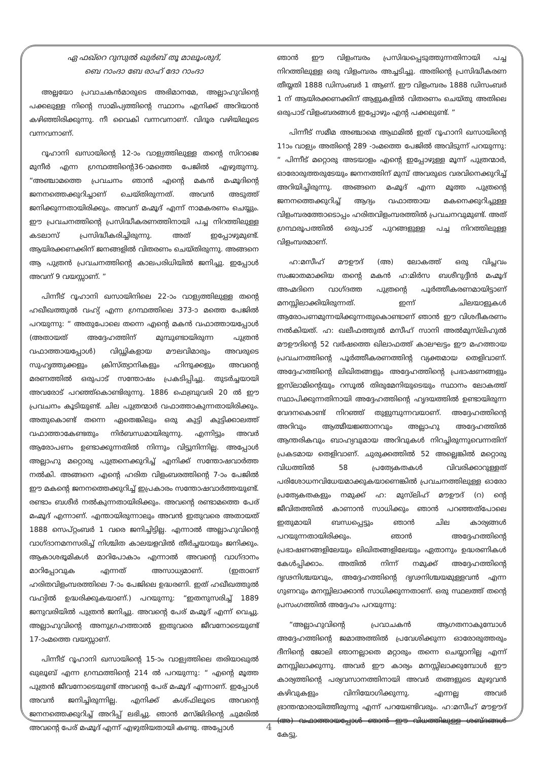ഏ ഫഖ്റെ റുസുൽ ഖുർബ് തൂ മാലൂംശുദ്,
ബെ റാംദാ ബേ രാഹ് ദോ റാംദാ
അല്ലയോ പ്രവാചകൻമാരുടെ അഭിമാനമേ, അല്ലാഹുവിന്റെ പക്കലുള്ള നിന്റെ സാമിപ്യത്തിന്റെ സ്ഥാനം എനിക്ക് അറിയാൻ കഴിഞ്ഞിരിക്കുന്നു. നീ വൈകി വന്നവനാണ്. വിദൂര വഴിയിലൂടെ വന്നവനാണ്.
റൂഹാനി ഖസായിന്റെ 12-ാം വാള്യത്തിലുള്ള തന്റെ സിറാജെ മുനീർ എന്ന ഗ്രന്ഥത്തിന്റെ36-ാമത്തെ പേജിൽ എഴുതുന്നു. “അഞ്ചാമത്തെ പ്രവചനം ഞാൻ എന്റെ മകൻ മഹ്മൂദിന്റെ ജനനത്തെക്കുറിച്ചാണ് ചെയ്തിരുന്നത്. അവൻ അടുത്ത് ജനിക്കുന്നതായിരിക്കും. അവന് മഹ്മൂദ് എന്ന് നാമകരണം ചെയ്യും. ഈ പ്രവചനത്തിന്റെ പ്രസിദ്ധീകരണത്തിനായി പച്ച നിറത്തിലുള്ള കടലാസ് പ്രസിദ്ധീകരിച്ചിരുന്നു. അത് ഇപ്പോഴുമുണ്ട്. ആയിരക്കണക്കിന് ജനങ്ങളിൽ വിതരണം ചെയ്തിരുന്നു. അങ്ങനെ ആ പുത്രൻ പ്രവചനത്തിന്റെ കാലപരിധിയിൽ ജനിച്ചു. ഇപ്പോൾ അവന് 9 വയസ്സാണ്. ”
പിന്നീട് റൂഹാനി ഖസായിനിലെ 22-ാം വാള്യത്തിലുള്ള തന്റെ ഹഖീഖത്തുൽ വഹ്യ് എന്ന ഗ്രന്ഥത്തിലെ 373-ാ മത്തെ പേജിൽ പറയുന്നു: “ അതുപോലെ തന്നെ എന്റെ മകൻ വഫാത്തായപ്പോൾ (അതായത് അദ്ദേഹത്തിന് മുമ്പുണ്ടായിരുന്ന പുത്രൻ വഫാത്തായപ്പോൾ) വിഡ്ഢികളായ മൗലവിമാരും അവരുടെ സുഹൃത്തുക്കളും ക്രിസ്ത്യാനികളും ഹിന്ദുക്കളും അവന്റെ മരണത്തിൽ ഒരുപാട് സന്തോഷം പ്രകടിപ്പിച്ചു. തുടർച്ചയായി അവരോട് പറഞ്ഞ്കൊണ്ടിരുന്നു. 1886 ഫെബ്രുവരി 20 ൽ ഈ പ്രവചനം കൂടിയുണ്ട്. ചില പുത്രന്മാർ വഫാത്താകുന്നതായിരിക്കും. അതുകൊണ്ട് തന്നെ ഏതെങ്കിലും ഒരു കുട്ടി കുട്ടിക്കാലത്ത് വഫാത്താകേണ്ടതും നിർബന്ധമായിരുന്നു. എന്നിട്ടും അവർ ആരോപണം ഉണ്ടാക്കുന്നതിൽ നിന്നും വിട്ടുനിന്നില്ല. അപ്പോൾ അല്ലാഹു മറ്റൊരു പുത്രനെക്കുറിച്ച് എനിക്ക് സന്തോഷവാർത്ത നൽകി. അങ്ങനെ എന്റെ ഹരിത വിളംബരത്തിന്റെ 7-ാം പേജിൽ ഈ മകന്റെ ജനനത്തെക്കുറിച്ച് ഇപ്രകാരം സന്തോഷവാർത്തയുണ്ട്. രണ്ടാം ബശീർ നൽകുന്നതായിരിക്കും. അവന്റെ രണ്ടാമത്തെ പേര് മഹ്മൂദ് എന്നാണ്. എന്തായിരുന്നാലും അവൻ ഇതുവരെ അതായത് 1888 സെപ്റ്റംബർ 1 വരെ ജനിച്ചിട്ടില്ല. എന്നാൽ അല്ലാഹുവിന്റെ വാഗ്ദാനമനസരിച്ച് നിശ്ചിത കാലയളവിൽ തീർച്ചയായും ജനിക്കും. ആകാശഭൂമികൾ മാറിപോകാം എന്നാൽ അവന്റെ വാഗ്ദാനം മാറിപ്പോവുക എന്നത് അസാധ്യമാണ്. (ഇതാണ് ഹരിതവിളംമ്പരത്തിലെ 7-ാം പേജിലെ ഉദ്ധരണി. ഇത് ഹഖീഖത്തുൽ വഹ്യിൽ ഉദ്ധരിക്കുകയാണ്.) പറയുന്നു: “ഇതനുസരിച്ച് 1889 ജനുവരിയിൽ പുത്രൻ ജനിച്ചു. അവന്റെ പേര് മഹ്മൂദ് എന്ന് വെച്ചു. അല്ലാഹുവിന്റെ അനുഗ്രഹത്താൽ ഇതുവരെ ജീവനോടെയുണ്ട് 17-ാംമത്തെ വയസ്സാണ്.
പിന്നീട് റൂഹാനി ഖസായിന്റെ 15-ാം വാള്യത്തിലെ തരിയാഖുൽ ഖുലൂബ് എന്ന ഗ്രന്ഥത്തിന്റെ 214 ൽ പറയുന്നു: “ എന്റെ മൂത്ത പുത്രൻ ജീവനോടെയുണ്ട് അവന്റെ പേര് മഹ്മൂദ് എന്നാണ്. ഇപ്പോൾ അവൻ ജനിച്ചിരുന്നില്ല. എനിക്ക് കശ്ഫിലൂടെ അവന്റെ ജനനത്തെക്കുറിച്ച് അറിപ്പ് ലഭിച്ചു. ഞാൻ മസ്ജിദിന്റെ ചുമരിൽ അവന്റെ പേര് മഹ്മൂദ് എന്ന് എഴുതിയതായി കണ്ടു. അപ്പോൾ
ഞാൻ ഈ വിളംമ്പരം പ്രസിദ്ധപ്പെടുത്തുന്നതിനായി പച്ച നിറത്തിലുള്ള ഒരു വിളംമ്പരം അച്ചടിച്ചു. അതിന്റെ പ്രസിദ്ധീകരണ തീയ്യതി 1888 ഡിസംബർ 1 ആണ്. ഈ വിളംമ്പരം 1888 ഡിസംബർ 1 ന് ആയിരക്കണക്കിന് ആളുകളിൽ വിതരണം ചെയ്തു അതിലെ ഒരുപാട് വിളംബരങ്ങൾ ഇപ്പോഴും എന്റ പക്കലുണ്ട്. ”
പിന്നീട് സമീമ അഞ്ചാമെ ആഥമിൽ ഇത് റൂഹാനി ഖസായിന്റെ 11ാം വാള്യം അതിന്റെ 289 -ാംമത്തെ പേജിൽ അവിടുന്ന് പറയുന്നു: “ പിന്നീട് മറ്റൊരു അടയാളം എന്റെ ഇപ്പോഴുള്ള മൂന്ന് പുത്രന്മാർ, ഓരോരുത്തരുടേയും ജനനത്തിന് മുമ്പ് അവരുടെ വരവിനെക്കുറിച്ച് അറിയിച്ചിരുന്നു. അങ്ങനെ മഹ്മൂദ് എന്ന മൂത്ത പുത്രന്റെ ജനനത്തെക്കുറിച്ച് ആദ്യം വഫാത്തായ മകനെക്കുറിച്ചുള്ള വിളംമ്പരത്തോടൊപ്പം ഹരിതവിളംമ്പരത്തിൽ പ്രവചനവുമുണ്ട്. അത് ഗ്രന്ഥരൂപത്തിൽ ഒരുപാട് പുറങ്ങളുള്ള പച്ച നിറത്തിലുള്ള വിളംമ്പരമാണ്.
ഹ:മസീഹ് മൗഊദ് (അ) ലോകത്ത് ഒരു വിപ്ലവം സംജാതമാക്കിയ തന്റെ മകൻ ഹ:മിർസ ബശീറുദ്ദീൻ മഹ്മൂദ് അഹ്മദിനെ വാഗ്ദത്ത പുത്രന്റെ പൂർത്തീകരണമായിട്ടാണ് മനസ്സിലാക്കിയിരുന്നത്. ഇന്ന് ചിലയാളുകൾ ആരോപണമുന്നയിക്കുന്നതുകൊണ്ടാണ് ഞാൻ ഈ വിശദീകരണം നൽകിയത്. ഹ: ഖലീഫത്തുൽ മസീഹ് സാനി അൽമുസ്‌ലിഹുൽ മൗഊദിന്റെ 52 വർഷത്തെ ഖിലാഫത്ത് കാലഘട്ടം ഈ മഹത്തായ പ്രവചനത്തിന്റെ പൂർത്തീകരണത്തിന്റ വ്യക്തമായ തെളിവാണ്. അദ്ദേഹത്തിന്റെ ലിഖിതങ്ങളും അദ്ദേഹത്തിന്റെ പ്രഭാഷണങ്ങളും ഇസ്‌ലാമിന്റെയും റസൂൽ തിരുമേനിയുടെയും സ്ഥാനം ലോകത്ത് സ്ഥാപിക്കുന്നതിനായി അദ്ദേഹത്തിന്റെ ഹൃദയത്തിൽ ഉണ്ടായിരുന്ന വേദനകൊണ്ട് നിറഞ്ഞ് തുളുമ്പുന്നവയാണ്. അദ്ദേഹത്തിന്റെ അറിവും ആത്മീയജ്ഞാനവും അല്ലാഹു അദ്ദേഹത്തിൽ ആന്തരികവും ബാഹ്യവുമായ അറിവുകൾ നിറച്ചിരുന്നുവെന്നതിന് പ്രകടമായ തെളിവാണ്. ചുരുക്കത്തിൽ 52 അല്ലെങ്കിൽ മറ്റൊരു വിധത്തിൽ 58 പ്രത്യേകതകൾ വിവരിക്കാറുള്ളത് പരിശോധനവിധേയമാക്കുകയാണെങ്കിൽ പ്രവചനത്തിലുള്ള ഓരോ പ്രത്യേകതകളും നമുക്ക് ഹ: മുസ്‌ലിഹ് മൗഊദ് (റ) ന്റെ ജീവിതത്തിൽ കാണാൻ സാധിക്കും ഞാൻ പറഞ്ഞത്പോലെ ഇതുമായി ബന്ധപ്പെട്ടും ഞാൻ ചില കാര്യങ്ങൾ പറയുന്നതായിരിക്കും. ഞാൻ അദ്ദേഹത്തിന്റെ പ്രഭാഷണങ്ങളിലേയും ലിഖിതങ്ങളിലേയും ഏതാനും ഉദ്ധരണികൾ കേൾപ്പിക്കാം. അതിൽ നിന്ന് നമുക്ക് അദ്ദേഹത്തിന്റെ ദൃഢനിശ്ചയവും, അദ്ദേഹത്തിന്റെ ദൃഢനിശ്ചയമുള്ളവൻ എന്ന ഗുണവും മനസ്സിലാക്കാൻ സാധിക്കുന്നതാണ്. ഒരു സ്ഥലത്ത് തന്റെ പ്രസംഗത്തിൽ അദ്ദേഹം പറയുന്നു:
“അല്ലാഹുവിന്റെ പ്രവാചകൻ ആഗതനാകുമ്പോൾ അദ്ദേഹത്തിന്റെ ജമാഅത്തിൽ പ്രവേശിക്കുന്ന ഓരോരുത്തരും ദീനിന്റെ ജോലി ഞാനല്ലാതെ മറ്റാരും തന്നെ ചെയ്യാനില്ല എന്ന് മനസ്സിലാക്കുന്നു. അവർ ഈ കാര്യം മനസ്സിലാക്കുമ്പോൾ ഈ കാര്യത്തിന്റെ പര്യവസാനത്തിനായി അവർ തങ്ങളുടെ മുഴുവൻ കഴിവുകളും വിനിയോഗിക്കുന്നു. എന്നല്ല അവർ ഭ്രാന്തന്മാരായിത്തീരുന്നു എന്ന് പറയേണ്ടിവരും. ഹ:മസീഹ് മൗഊദ് (അ) വഫാത്തായപ്പോൾ ഞാൻ ഈ വിധത്തിലുള്ള ശബ്ദങ്ങൾ കേട്ടു.
4